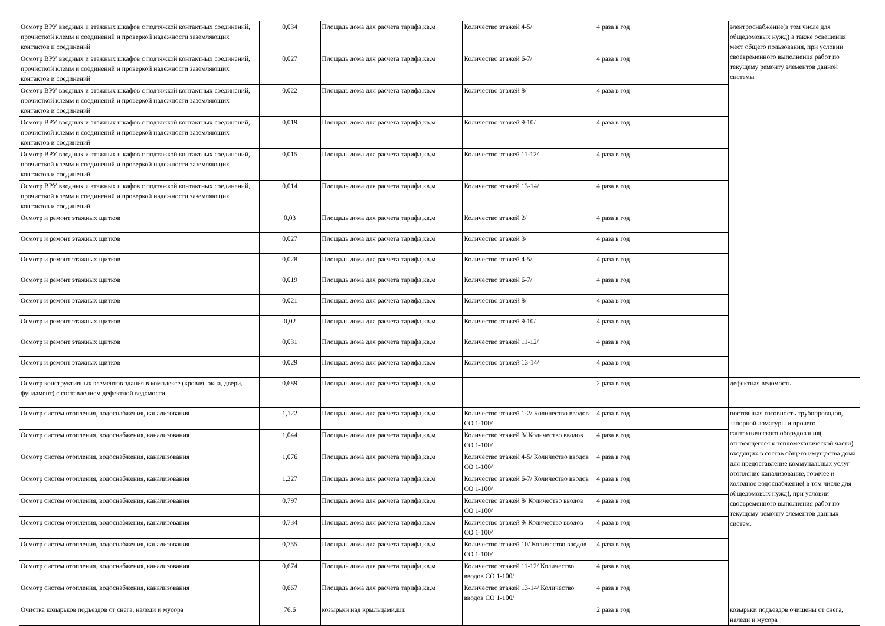| Осмотр ВРУ вводных и этажных шкафов с подтяжкой контактных соединений, прочисткой клемм и соединений и проверкой надежности заземляющих контактов и соединений | 0,034 | Площадь дома для расчета тарифа,кв.м | Количество этажей 4-5/ | 4 раза в год | электроснабжение(в том числе для общедомовых нужд) а также освещения мест общего пользования, при условии своевременного выполнения работ по текущему ремонту элементов данной системы |
| Осмотр ВРУ вводных и этажных шкафов с подтяжкой контактных соединений, прочисткой клемм и соединений и проверкой надежности заземляющих контактов и соединений | 0,027 | Площадь дома для расчета тарифа,кв.м | Количество этажей 6-7/ | 4 раза в год | |
| Осмотр ВРУ вводных и этажных шкафов с подтяжкой контактных соединений, прочисткой клемм и соединений и проверкой надежности заземляющих контактов и соединений | 0,022 | Площадь дома для расчета тарифа,кв.м | Количество этажей 8/ | 4 раза в год | |
| Осмотр ВРУ вводных и этажных шкафов с подтяжкой контактных соединений, прочисткой клемм и соединений и проверкой надежности заземляющих контактов и соединений | 0,019 | Площадь дома для расчета тарифа,кв.м | Количество этажей 9-10/ | 4 раза в год | |
| Осмотр ВРУ вводных и этажных шкафов с подтяжкой контактных соединений, прочисткой клемм и соединений и проверкой надежности заземляющих контактов и соединений | 0,015 | Площадь дома для расчета тарифа,кв.м | Количество этажей 11-12/ | 4 раза в год | |
| Осмотр ВРУ вводных и этажных шкафов с подтяжкой контактных соединений, прочисткой клемм и соединений и проверкой надежности заземляющих контактов и соединений | 0,014 | Площадь дома для расчета тарифа,кв.м | Количество этажей 13-14/ | 4 раза в год | |
| Осмотр и ремонт этажных щитков | 0,03 | Площадь дома для расчета тарифа,кв.м | Количество этажей 2/ | 4 раза в год | |
| Осмотр и ремонт этажных щитков | 0,027 | Площадь дома для расчета тарифа,кв.м | Количество этажей 3/ | 4 раза в год | |
| Осмотр и ремонт этажных щитков | 0,028 | Площадь дома для расчета тарифа,кв.м | Количество этажей 4-5/ | 4 раза в год | |
| Осмотр и ремонт этажных щитков | 0,019 | Площадь дома для расчета тарифа,кв.м | Количество этажей 6-7/ | 4 раза в год | |
| Осмотр и ремонт этажных щитков | 0,021 | Площадь дома для расчета тарифа,кв.м | Количество этажей 8/ | 4 раза в год | |
| Осмотр и ремонт этажных щитков | 0,02 | Площадь дома для расчета тарифа,кв.м | Количество этажей 9-10/ | 4 раза в год | |
| Осмотр и ремонт этажных щитков | 0,031 | Площадь дома для расчета тарифа,кв.м | Количество этажей 11-12/ | 4 раза в год | |
| Осмотр и ремонт этажных щитков | 0,029 | Площадь дома для расчета тарифа,кв.м | Количество этажей 13-14/ | 4 раза в год | |
| Осмотр конструктивных элементов здания в комплексе (кровля, окна, двери, фундамент) с составлением дефектной ведомости | 0,689 | Площадь дома для расчета тарифа,кв.м | | 2 раза в год | дефектная ведомость |
| Осмотр систем отопления, водоснабжения, канализования | 1,122 | Площадь дома для расчета тарифа,кв.м | Количество этажей 1-2/ Количество вводов СО 1-100/ | 4 раза в год | постоянная готовность трубопроводов, запорной арматуры и прочего сантехнического оборудования( относящегося к тепломеханической части) входящих в состав общего имущества дома для предоставление коммунальных услуг отопление канализование, горячее и холодное водоснабжение( в том числе для общедомовых нужд), при условии своевременного выполнения работ по текущему ремонту элементов данных систем. |
| Осмотр систем отопления, водоснабжения, канализования | 1,044 | Площадь дома для расчета тарифа,кв.м | Количество этажей 3/ Количество вводов СО 1-100/ | 4 раза в год | |
| Осмотр систем отопления, водоснабжения, канализования | 1,076 | Площадь дома для расчета тарифа,кв.м | Количество этажей 4-5/ Количество вводов СО 1-100/ | 4 раза в год | |
| Осмотр систем отопления, водоснабжения, канализования | 1,227 | Площадь дома для расчета тарифа,кв.м | Количество этажей 6-7/ Количество вводов СО 1-100/ | 4 раза в год | |
| Осмотр систем отопления, водоснабжения, канализования | 0,797 | Площадь дома для расчета тарифа,кв.м | Количество этажей 8/ Количество вводов СО 1-100/ | 4 раза в год | |
| Осмотр систем отопления, водоснабжения, канализования | 0,734 | Площадь дома для расчета тарифа,кв.м | Количество этажей 9/ Количество вводов СО 1-100/ | 4 раза в год | |
| Осмотр систем отопления, водоснабжения, канализования | 0,755 | Площадь дома для расчета тарифа,кв.м | Количество этажей 10/ Количество вводов СО 1-100/ | 4 раза в год | |
| Осмотр систем отопления, водоснабжения, канализования | 0,674 | Площадь дома для расчета тарифа,кв.м | Количество этажей 11-12/ Количество вводов СО 1-100/ | 4 раза в год | |
| Осмотр систем отопления, водоснабжения, канализования | 0,667 | Площадь дома для расчета тарифа,кв.м | Количество этажей 13-14/ Количество вводов СО 1-100/ | 4 раза в год | |
| Очистка козырьков подъездов от снега, наледи и мусора | 76,6 | козырьки над крыльцами,шт. | | 2 раза в год | козырьки подъездов очищены от снега, наледи и мусора |